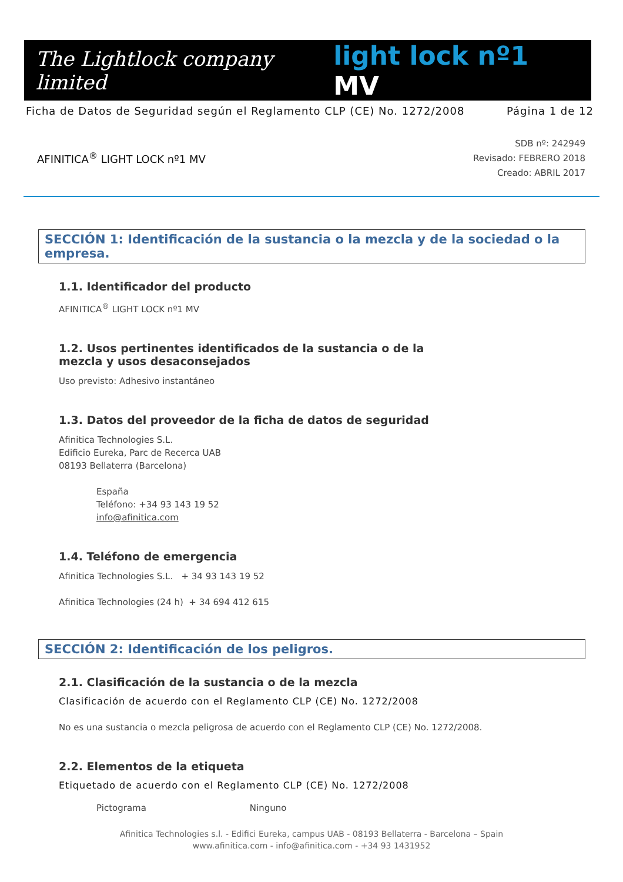The Lightlock company limited
light lock nº1 MV
Ficha de Datos de Seguridad según el Reglamento CLP (CE) No. 1272/2008 Página 1 de 12
AFINITICA<sup>®</sup> LIGHT LOCK nº1 MV
SDB nº: 242949
Revisado: FEBRERO 2018
Creado: ABRIL 2017
SECCIÓN 1: Identificación de la sustancia o la mezcla y de la sociedad o la empresa.
1.1. Identificador del producto
AFINITICA<sup>®</sup> LIGHT LOCK nº1 MV
1.2. Usos pertinentes identificados de la sustancia o de la mezcla y usos desaconsejados
Uso previsto: Adhesivo instantáneo
1.3. Datos del proveedor de la ficha de datos de seguridad
Afinitica Technologies S.L.
Edificio Eureka, Parc de Recerca UAB
08193 Bellaterra (Barcelona)
España
Teléfono: +34 93 143 19 52
info@afinitica.com
1.4. Teléfono de emergencia
Afinitica Technologies S.L. + 34 93 143 19 52
Afinitica Technologies (24 h) + 34 694 412 615
SECCIÓN 2: Identificación de los peligros.
2.1. Clasificación de la sustancia o de la mezcla
Clasificación de acuerdo con el Reglamento CLP (CE) No. 1272/2008
No es una sustancia o mezcla peligrosa de acuerdo con el Reglamento CLP (CE) No. 1272/2008.
2.2. Elementos de la etiqueta
Etiquetado de acuerdo con el Reglamento CLP (CE) No. 1272/2008
Pictograma Ninguno
Afinitica Technologies s.l. - Edifici Eureka, campus UAB - 08193 Bellaterra - Barcelona – Spain
www.afinitica.com - info@afinitica.com - +34 93 1431952